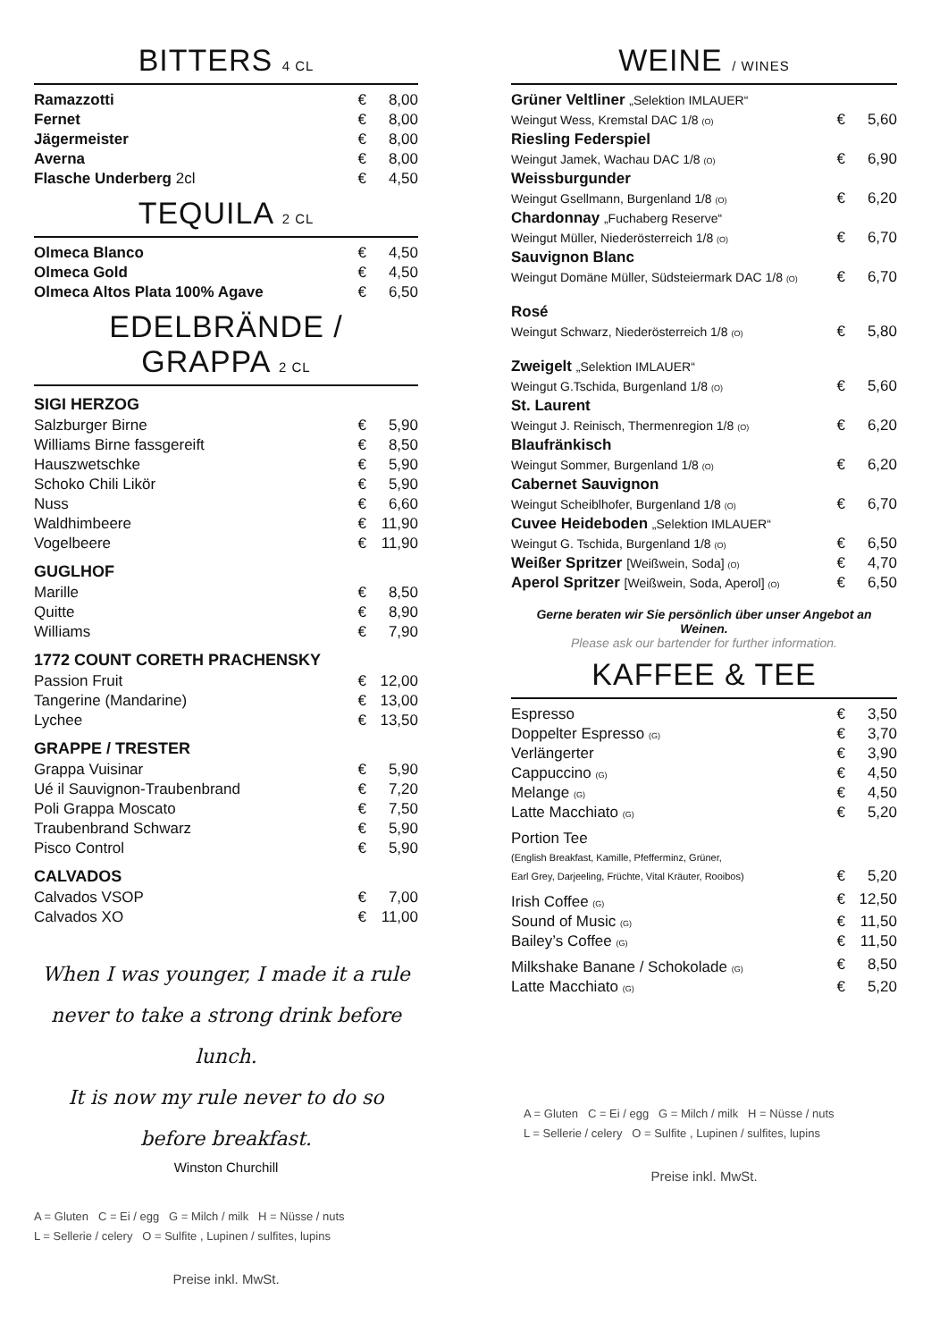BITTERS 4 CL
| Ramazzotti | € | 8,00 |
| Fernet | € | 8,00 |
| Jägermeister | € | 8,00 |
| Averna | € | 8,00 |
| Flasche Underberg 2cl | € | 4,50 |
TEQUILA 2 CL
| Olmeca Blanco | € | 4,50 |
| Olmeca Gold | € | 4,50 |
| Olmeca Altos Plata 100% Agave | € | 6,50 |
EDELBRÄNDE /
GRAPPA 2 CL
SIGI HERZOG
| Salzburger Birne | € | 5,90 |
| Williams Birne fassgereift | € | 8,50 |
| Hauszwetschke | € | 5,90 |
| Schoko Chili Likör | € | 5,90 |
| Nuss | € | 6,60 |
| Waldhimbeere | € | 11,90 |
| Vogelbeere | € | 11,90 |
GUGLHOF
| Marille | € | 8,50 |
| Quitte | € | 8,90 |
| Williams | € | 7,90 |
1772 COUNT CORETH PRACHENSKY
| Passion Fruit | € | 12,00 |
| Tangerine (Mandarine) | € | 13,00 |
| Lychee | € | 13,50 |
GRAPPE / TRESTER
| Grappa Vuisinar | € | 5,90 |
| Ué il Sauvignon-Traubenbrand | € | 7,20 |
| Poli Grappa Moscato | € | 7,50 |
| Traubenbrand Schwarz | € | 5,90 |
| Pisco Control | € | 5,90 |
CALVADOS
| Calvados VSOP | € | 7,00 |
| Calvados XO | € | 11,00 |
When I was younger, I made it a rule
never to take a strong drink before lunch.
It is now my rule never to do so
before breakfast.
Winston Churchill
A = Gluten C = Ei / egg G = Milch / milk H = Nüsse / nuts
L = Sellerie / celery O = Sulfite , Lupinen / sulfites, lupins
Preise inkl. MwSt.
WEINE / WINES
| Grüner Veltliner „Selektion IMLAUER“ | | |
| Weingut Wess, Kremstal DAC 1/8 (O) | € | 5,60 |
| Riesling Federspiel | | |
| Weingut Jamek, Wachau DAC 1/8 (O) | € | 6,90 |
| Weissburgunder | | |
| Weingut Gsellmann, Burgenland 1/8 (O) | € | 6,20 |
| Chardonnay „Fuchaberg Reserve“ | | |
| Weingut Müller, Niederösterreich 1/8 (O) | € | 6,70 |
| Sauvignon Blanc | | |
| Weingut Domäne Müller, Südsteiermark DAC 1/8 (O) | € | 6,70 |
| Rosé | | |
| Weingut Schwarz, Niederösterreich 1/8 (O) | € | 5,80 |
| Zweigelt „Selektion IMLAUER“ | | |
| Weingut G.Tschida, Burgenland 1/8 (O) | € | 5,60 |
| St. Laurent | | |
| Weingut J. Reinisch, Thermenregion 1/8 (O) | € | 6,20 |
| Blaufränkisch | | |
| Weingut Sommer, Burgenland 1/8 (O) | € | 6,20 |
| Cabernet Sauvignon | | |
| Weingut Scheiblhofer, Burgenland 1/8 (O) | € | 6,70 |
| Cuvee Heideboden „Selektion IMLAUER“ | | |
| Weingut G. Tschida, Burgenland 1/8 (O) | € | 6,50 |
| Weißer Spritzer [Weißwein, Soda] (O) | € | 4,70 |
| Aperol Spritzer [Weißwein, Soda, Aperol] (O) | € | 6,50 |
Gerne beraten wir Sie persönlich über unser Angebot an Weinen.
Please ask our bartender for further information.
KAFFEE & TEE
| Espresso | € | 3,50 |
| Doppelter Espresso (G) | € | 3,70 |
| Verlängerter | € | 3,90 |
| Cappuccino (G) | € | 4,50 |
| Melange (G) | € | 4,50 |
| Latte Macchiato (G) | € | 5,20 |
| Portion Tee (English Breakfast, Kamille, Pfefferminz, Grüner, | | |
| Earl Grey, Darjeeling, Früchte, Vital Kräuter, Rooibos) | € | 5,20 |
| Irish Coffee (G) | € | 12,50 |
| Sound of Music (G) | € | 11,50 |
| Bailey’s Coffee (G) | € | 11,50 |
| Milkshake Banane / Schokolade (G) | € | 8,50 |
| Latte Macchiato (G) | € | 5,20 |
A = Gluten C = Ei / egg G = Milch / milk H = Nüsse / nuts
L = Sellerie / celery O = Sulfite , Lupinen / sulfites, lupins
Preise inkl. MwSt.